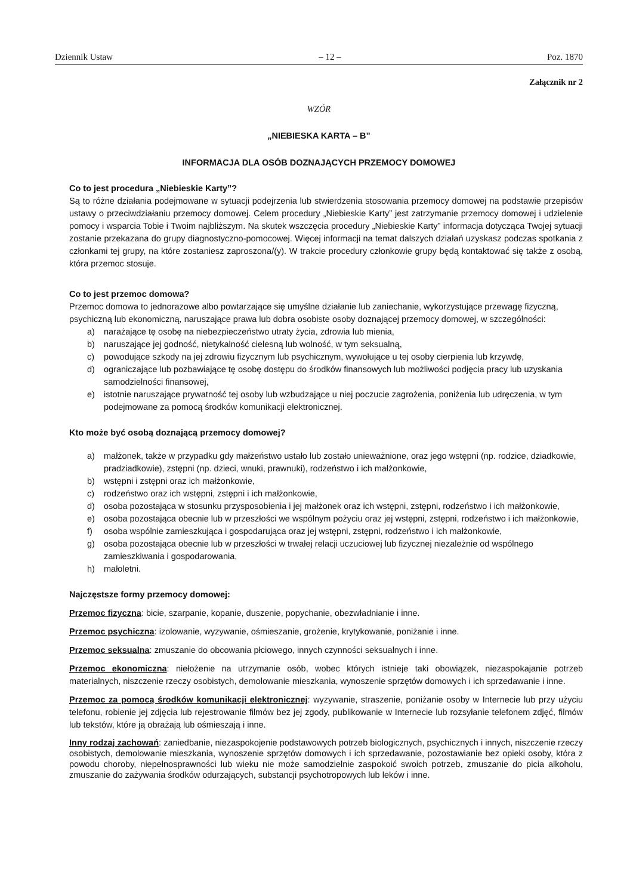Dziennik Ustaw – 12 – Poz. 1870
Załącznik nr 2
WZÓR
„NIEBIESKA KARTA – B”
INFORMACJA DLA OSÓB DOZNAJĄCYCH PRZEMOCY DOMOWEJ
Co to jest procedura „Niebieskie Karty”?
Są to różne działania podejmowane w sytuacji podejrzenia lub stwierdzenia stosowania przemocy domowej na podstawie przepisów ustawy o przeciwdziałaniu przemocy domowej. Celem procedury „Niebieskie Karty” jest zatrzymanie przemocy domowej i udzielenie pomocy i wsparcia Tobie i Twoim najbliższym. Na skutek wszczęcia procedury „Niebieskie Karty” informacja dotycząca Twojej sytuacji zostanie przekazana do grupy diagnostyczno-pomocowej. Więcej informacji na temat dalszych działań uzyskasz podczas spotkania z członkami tej grupy, na które zostaniesz zaproszona/(y). W trakcie procedury członkowie grupy będą kontaktować się także z osobą, która przemoc stosuje.
Co to jest przemoc domowa?
Przemoc domowa to jednorazowe albo powtarzające się umyślne działanie lub zaniechanie, wykorzystujące przewagę fizyczną, psychiczną lub ekonomiczną, naruszające prawa lub dobra osobiste osoby doznającej przemocy domowej, w szczególności:
a) narażające tę osobę na niebezpieczeństwo utraty życia, zdrowia lub mienia,
b) naruszające jej godność, nietykalność cielesną lub wolność, w tym seksualną,
c) powodujące szkody na jej zdrowiu fizycznym lub psychicznym, wywołujące u tej osoby cierpienia lub krzywdę,
d) ograniczające lub pozbawiające tę osobę dostępu do środków finansowych lub możliwości podjęcia pracy lub uzyskania samodzielności finansowej,
e) istotnie naruszające prywatność tej osoby lub wzbudzające u niej poczucie zagrożenia, poniżenia lub udręczenia, w tym podejmowane za pomocą środków komunikacji elektronicznej.
Kto może być osobą doznającą przemocy domowej?
a) małżonek, także w przypadku gdy małżeństwo ustało lub zostało unieważnione, oraz jego wstępni (np. rodzice, dziadkowie, pradziadkowie), zstępni (np. dzieci, wnuki, prawnuki), rodzeństwo i ich małżonkowie,
b) wstępni i zstępni oraz ich małżonkowie,
c) rodzeństwo oraz ich wstępni, zstępni i ich małżonkowie,
d) osoba pozostająca w stosunku przysposobienia i jej małżonek oraz ich wstępni, zstępni, rodzeństwo i ich małżonkowie,
e) osoba pozostająca obecnie lub w przeszłości we wspólnym pożyciu oraz jej wstępni, zstępni, rodzeństwo i ich małżonkowie,
f) osoba wspólnie zamieszkująca i gospodarująca oraz jej wstępni, zstępni, rodzeństwo i ich małżonkowie,
g) osoba pozostająca obecnie lub w przeszłości w trwałej relacji uczuciowej lub fizycznej niezależnie od wspólnego zamieszkiwania i gospodarowania,
h) małoletni.
Najczęstsze formy przemocy domowej:
Przemoc fizyczna: bicie, szarpanie, kopanie, duszenie, popychanie, obezwładnianie i inne.
Przemoc psychiczna: izolowanie, wyzywanie, ośmieszanie, grożenie, krytykowanie, poniżanie i inne.
Przemoc seksualna: zmuszanie do obcowania płciowego, innych czynności seksualnych i inne.
Przemoc ekonomiczna: niełożenie na utrzymanie osób, wobec których istnieje taki obowiązek, niezaspokajanie potrzeb materialnych, niszczenie rzeczy osobistych, demolowanie mieszkania, wynoszenie sprzętów domowych i ich sprzedawanie i inne.
Przemoc za pomocą środków komunikacji elektronicznej: wyzywanie, straszenie, poniżanie osoby w Internecie lub przy użyciu telefonu, robienie jej zdjęcia lub rejestrowanie filmów bez jej zgody, publikowanie w Internecie lub rozsyłanie telefonem zdjęć, filmów lub tekstów, które ją obrażają lub ośmieszają i inne.
Inny rodzaj zachowań: zaniedbanie, niezaspokojenie podstawowych potrzeb biologicznych, psychicznych i innych, niszczenie rzeczy osobistych, demolowanie mieszkania, wynoszenie sprzętów domowych i ich sprzedawanie, pozostawianie bez opieki osoby, która z powodu choroby, niepełnosprawności lub wieku nie może samodzielnie zaspokoić swoich potrzeb, zmuszanie do picia alkoholu, zmuszanie do zażywania środków odurzających, substancji psychotropowych lub leków i inne.